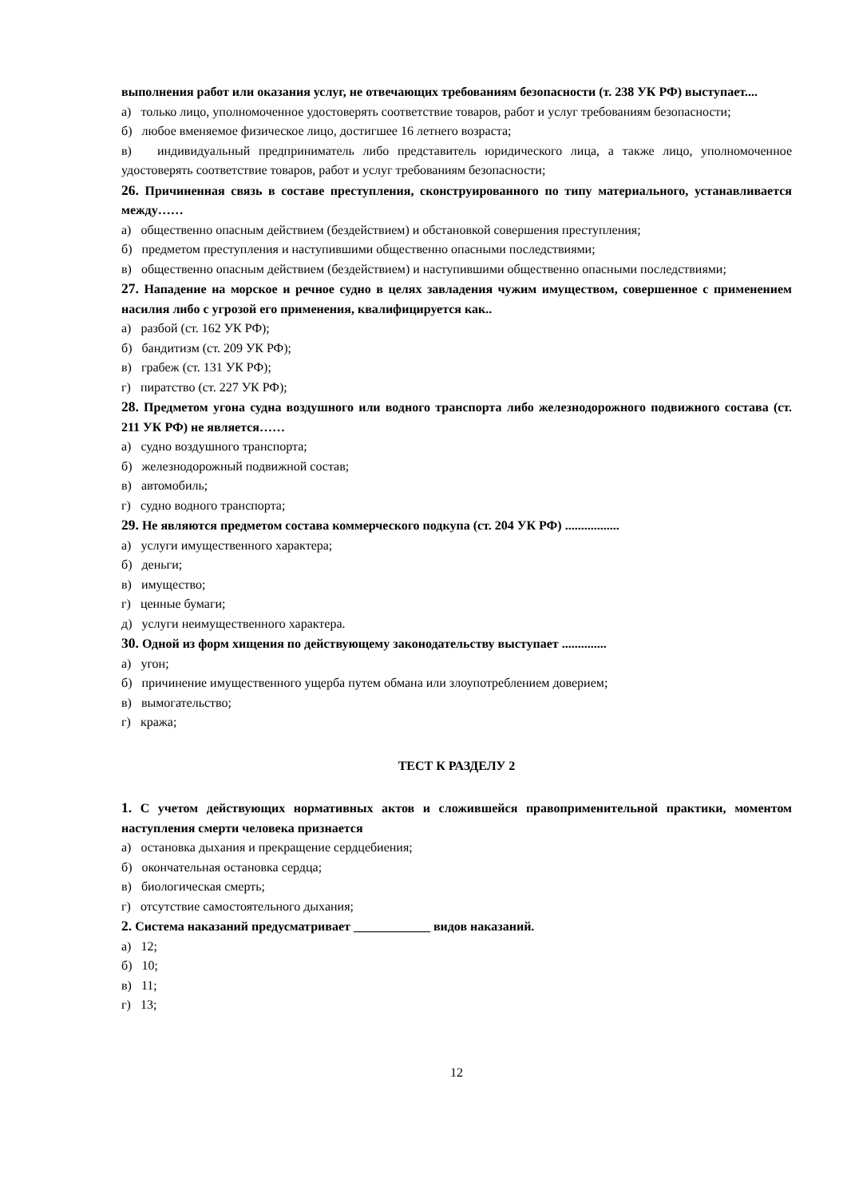выполнения работ или оказания услуг, не отвечающих требованиям безопасности (т. 238 УК РФ) выступает....
а) только лицо, уполномоченное удостоверять соответствие товаров, работ и услуг требованиям безопасности;
б) любое вменяемое физическое лицо, достигшее 16 летнего возраста;
в) индивидуальный предприниматель либо представитель юридического лица, а также лицо, уполномоченное удостоверять соответствие товаров, работ и услуг требованиям безопасности;
26. Причиненная связь в составе преступления, сконструированного по типу материального, устанавливается между……
а) общественно опасным действием (бездействием) и обстановкой совершения преступления;
б) предметом преступления и наступившими общественно опасными последствиями;
в) общественно опасным действием (бездействием) и наступившими общественно опасными последствиями;
27. Нападение на морское и речное судно в целях завладения чужим имуществом, совершенное с применением насилия либо с угрозой его применения, квалифицируется как..
а) разбой (ст. 162 УК РФ);
б) бандитизм (ст. 209 УК РФ);
в) грабеж (ст. 131 УК РФ);
г) пиратство (ст. 227 УК РФ);
28. Предметом угона судна воздушного или водного транспорта либо железнодорожного подвижного состава (ст. 211 УК РФ) не является……
а) судно воздушного транспорта;
б) железнодорожный подвижной состав;
в) автомобиль;
г) судно водного транспорта;
29. Не являются предметом состава коммерческого подкупа (ст. 204 УК РФ) .................
а) услуги имущественного характера;
б) деньги;
в) имущество;
г) ценные бумаги;
д) услуги неимущественного характера.
30. Одной из форм хищения по действующему законодательству выступает ..............
а) угон;
б) причинение имущественного ущерба путем обмана или злоупотреблением доверием;
в) вымогательство;
г) кража;
ТЕСТ К РАЗДЕЛУ 2
1. С учетом действующих нормативных актов и сложившейся правоприменительной практики, моментом наступления смерти человека признается
а) остановка дыхания и прекращение сердцебиения;
б) окончательная остановка сердца;
в) биологическая смерть;
г) отсутствие самостоятельного дыхания;
2. Система наказаний предусматривает ____________ видов наказаний.
а) 12;
б) 10;
в) 11;
г) 13;
12